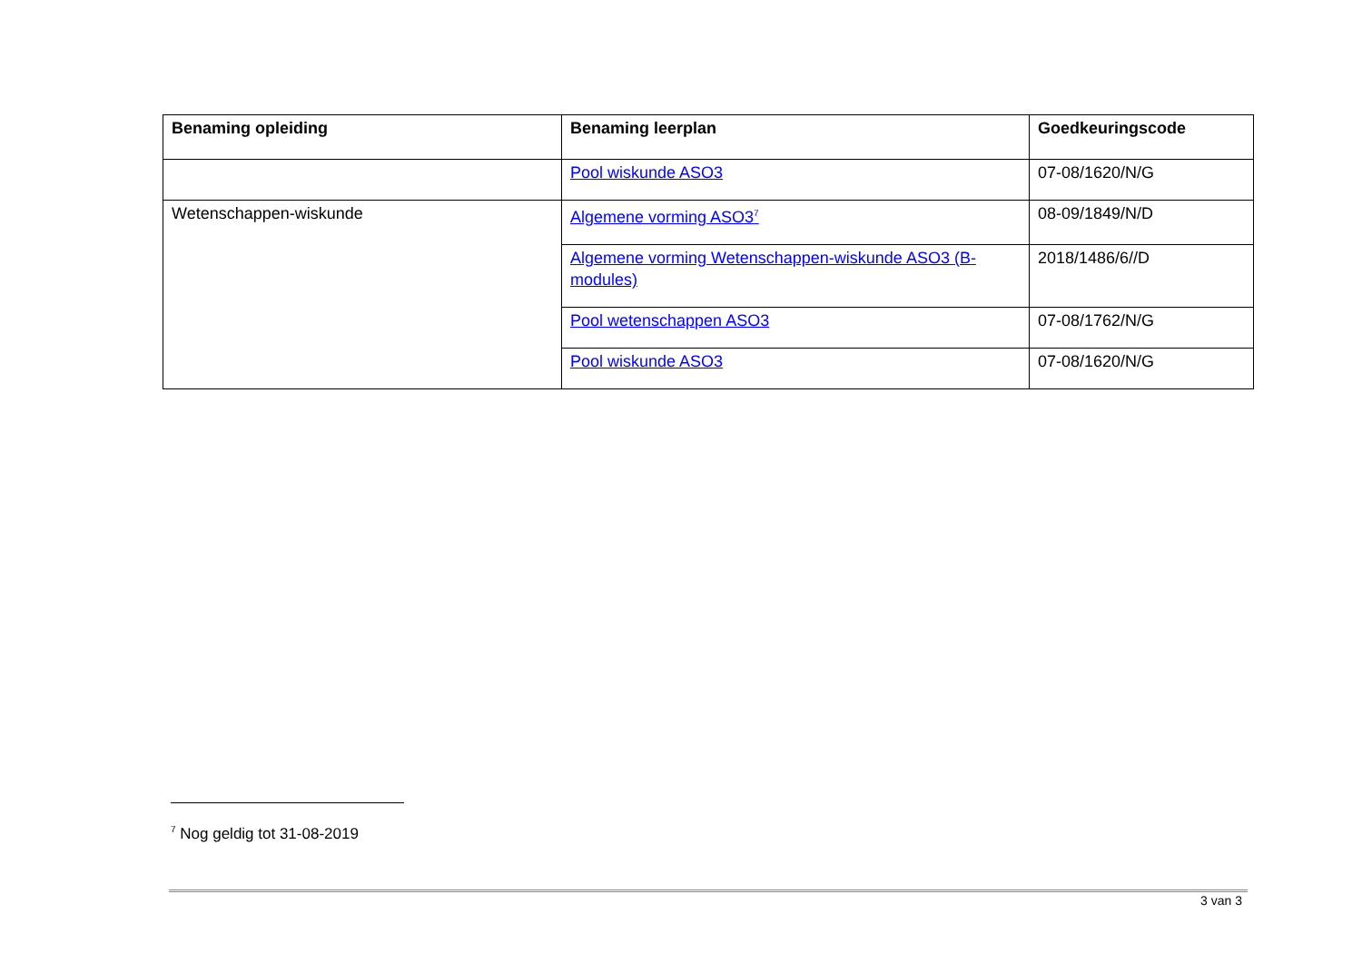| Benaming opleiding | Benaming leerplan | Goedkeuringscode |
| --- | --- | --- |
| | Pool wiskunde ASO3 | 07-08/1620/N/G |
| Wetenschappen-wiskunde | Algemene vorming ASO3<sup>7</sup> | 08-09/1849/N/D |
| | Algemene vorming Wetenschappen-wiskunde ASO3 (B-modules) | 2018/1486/6//D |
| | Pool wetenschappen ASO3 | 07-08/1762/N/G |
| | Pool wiskunde ASO3 | 07-08/1620/N/G |
<sup>7</sup> Nog geldig tot 31-08-2019
3 van 3